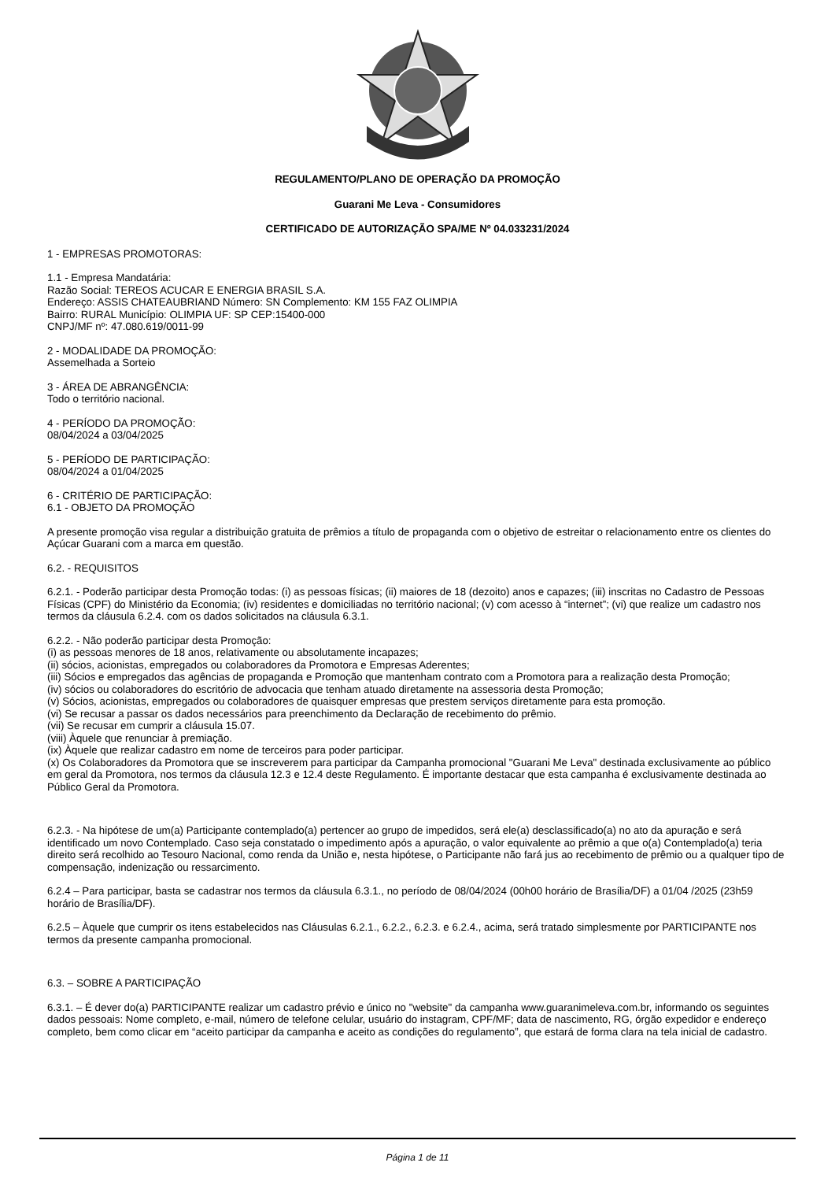REGULAMENTO/PLANO DE OPERAÇÃO DA PROMOÇÃO
Guarani Me Leva - Consumidores
CERTIFICADO DE AUTORIZAÇÃO SPA/ME Nº 04.033231/2024
1 - EMPRESAS PROMOTORAS:
1.1 - Empresa Mandatária:
Razão Social: TEREOS ACUCAR E ENERGIA BRASIL S.A.
Endereço: ASSIS CHATEAUBRIAND Número: SN Complemento: KM 155 FAZ OLIMPIA
Bairro: RURAL Município: OLIMPIA UF: SP CEP:15400-000
CNPJ/MF nº: 47.080.619/0011-99
2 - MODALIDADE DA PROMOÇÃO:
Assemelhada a Sorteio
3 - ÁREA DE ABRANGÊNCIA:
Todo o território nacional.
4 - PERÍODO DA PROMOÇÃO:
08/04/2024 a 03/04/2025
5 - PERÍODO DE PARTICIPAÇÃO:
08/04/2024 a 01/04/2025
6 - CRITÉRIO DE PARTICIPAÇÃO:
6.1 - OBJETO DA PROMOÇÃO
A presente promoção visa regular a distribuição gratuita de prêmios a título de propaganda com o objetivo de estreitar o relacionamento entre os clientes do Açúcar Guarani com a marca em questão.
6.2. - REQUISITOS
6.2.1. - Poderão participar desta Promoção todas: (i) as pessoas físicas; (ii) maiores de 18 (dezoito) anos e capazes; (iii) inscritas no Cadastro de Pessoas Físicas (CPF) do Ministério da Economia; (iv) residentes e domiciliadas no território nacional; (v) com acesso à “internet”; (vi) que realize um cadastro nos termos da cláusula 6.2.4. com os dados solicitados na cláusula 6.3.1.
6.2.2. - Não poderão participar desta Promoção:
(i) as pessoas menores de 18 anos, relativamente ou absolutamente incapazes;
(ii) sócios, acionistas, empregados ou colaboradores da Promotora e Empresas Aderentes;
(iii) Sócios e empregados das agências de propaganda e Promoção que mantenham contrato com a Promotora para a realização desta Promoção;
(iv) sócios ou colaboradores do escritório de advocacia que tenham atuado diretamente na assessoria desta Promoção;
(v) Sócios, acionistas, empregados ou colaboradores de quaisquer empresas que prestem serviços diretamente para esta promoção.
(vi) Se recusar a passar os dados necessários para preenchimento da Declaração de recebimento do prêmio.
(vii) Se recusar em cumprir a cláusula 15.07.
(viii) Àquele que renunciar à premiação.
(ix) Àquele que realizar cadastro em nome de terceiros para poder participar.
(x) Os Colaboradores da Promotora que se inscreverem para participar da Campanha promocional "Guarani Me Leva" destinada exclusivamente ao público em geral da Promotora, nos termos da cláusula 12.3 e 12.4 deste Regulamento. É importante destacar que esta campanha é exclusivamente destinada ao Público Geral da Promotora.
6.2.3. - Na hipótese de um(a) Participante contemplado(a) pertencer ao grupo de impedidos, será ele(a) desclassificado(a) no ato da apuração e será identificado um novo Contemplado. Caso seja constatado o impedimento após a apuração, o valor equivalente ao prêmio a que o(a) Contemplado(a) teria direito será recolhido ao Tesouro Nacional, como renda da União e, nesta hipótese, o Participante não fará jus ao recebimento de prêmio ou a qualquer tipo de compensação, indenização ou ressarcimento.
6.2.4 – Para participar, basta se cadastrar nos termos da cláusula 6.3.1., no período de 08/04/2024 (00h00 horário de Brasília/DF) a 01/04 /2025 (23h59 horário de Brasília/DF).
6.2.5 – Àquele que cumprir os itens estabelecidos nas Cláusulas 6.2.1., 6.2.2., 6.2.3. e 6.2.4., acima, será tratado simplesmente por PARTICIPANTE nos termos da presente campanha promocional.
6.3. – SOBRE A PARTICIPAÇÃO
6.3.1. – É dever do(a) PARTICIPANTE realizar um cadastro prévio e único no "website" da campanha www.guaranimeleva.com.br, informando os seguintes dados pessoais: Nome completo, e-mail, número de telefone celular, usuário do instagram, CPF/MF; data de nascimento, RG, órgão expedidor e endereço completo, bem como clicar em “aceito participar da campanha e aceito as condições do regulamento”, que estará de forma clara na tela inicial de cadastro.
Página 1 de 11